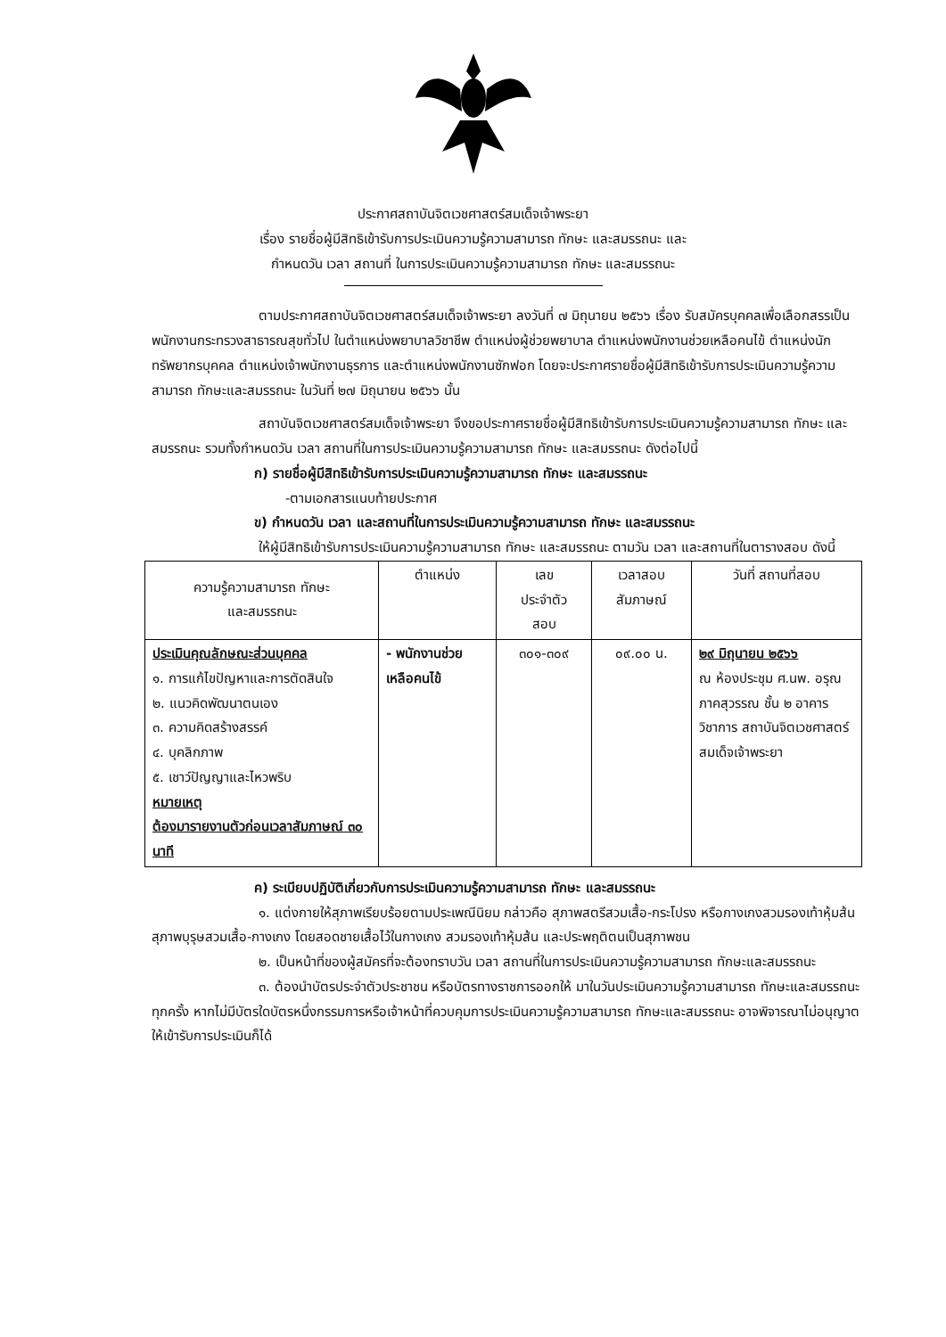ประกาศสถาบันจิตเวชศาสตร์สมเด็จเจ้าพระยา
เรื่อง รายชื่อผู้มีสิทธิเข้ารับการประเมินความรู้ความสามารถ ทักษะ และสมรรถนะ และ
กำหนดวัน เวลา สถานที่ ในการประเมินความรู้ความสามารถ ทักษะ และสมรรถนะ
ตามประกาศสถาบันจิตเวชศาสตร์สมเด็จเจ้าพระยา ลงวันที่ ๗ มิถุนายน ๒๕๖๖ เรื่อง รับสมัครบุคคลเพื่อเลือกสรรเป็นพนักงานกระทรวงสาธารณสุขทั่วไป ในตำแหน่งพยาบาลวิชาชีพ ตำแหน่งผู้ช่วยพยาบาล ตำแหน่งพนักงานช่วยเหลือคนไข้ ตำแหน่งนักทรัพยากรบุคคล ตำแหน่งเจ้าพนักงานธุรการ และตำแหน่งพนักงานซักฟอก โดยจะประกาศรายชื่อผู้มีสิทธิเข้ารับการประเมินความรู้ความสามารถ ทักษะและสมรรถนะ ในวันที่ ๒๗ มิถุนายน ๒๕๖๖ นั้น
สถาบันจิตเวชศาสตร์สมเด็จเจ้าพระยา จึงขอประกาศรายชื่อผู้มีสิทธิเข้ารับการประเมินความรู้ความสามารถ ทักษะ และสมรรถนะ รวมทั้งกำหนดวัน เวลา สถานที่ในการประเมินความรู้ความสามารถ ทักษะ และสมรรถนะ ดังต่อไปนี้
ก) รายชื่อผู้มีสิทธิเข้ารับการประเมินความรู้ความสามารถ ทักษะ และสมรรถนะ
-ตามเอกสารแนบท้ายประกาศ
ข) กำหนดวัน เวลา และสถานที่ในการประเมินความรู้ความสามารถ ทักษะ และสมรรถนะ
ให้ผู้มีสิทธิเข้ารับการประเมินความรู้ความสามารถ ทักษะ และสมรรถนะ ตามวัน เวลา และสถานที่ในตารางสอบ ดังนี้
| ความรู้ความสามารถ ทักษะ และสมรรถนะ | ตำแหน่ง | เลข ประจำตัว สอบ | เวลาสอบ สัมภาษณ์ | วันที่ สถานที่สอบ |
| --- | --- | --- | --- | --- |
| ประเมินคุณลักษณะส่วนบุคคล ๑. การแก้ไขปัญหาและการตัดสินใจ ๒. แนวคิดพัฒนาตนเอง ๓. ความคิดสร้างสรรค์ ๔. บุคลิกภาพ ๕. เชาว์ปัญญาและไหวพริบ หมายเหตุ ต้องมารายงานตัวก่อนเวลาสัมภาษณ์ ๓๐ นาที | - พนักงานช่วยเหลือคนไข้ | ๓๐๑-๓๐๙ | ๐๙.๐๐ น. | ๒๙ มิถุนายน ๒๕๖๖ ณ ห้องประชุม ศ.นพ. อรุณ ภาคสุวรรณ ชั้น ๒ อาคารวิชาการ สถาบันจิตเวชศาสตร์สมเด็จเจ้าพระยา |
ค) ระเบียบปฏิบัติเกี่ยวกับการประเมินความรู้ความสามารถ ทักษะ และสมรรถนะ
๑. แต่งกายให้สุภาพเรียบร้อยตามประเพณีนิยม กล่าวคือ สุภาพสตรีสวมเสื้อ-กระโปรง หรือกางเกงสวมรองเท้าหุ้มส้น สุภาพบุรุษสวมเสื้อ-กางเกง โดยสอดชายเสื้อไว้ในกางเกง สวมรองเท้าหุ้มส้น และประพฤติตนเป็นสุภาพชน
๒. เป็นหน้าที่ของผู้สมัครที่จะต้องทราบวัน เวลา สถานที่ในการประเมินความรู้ความสามารถ ทักษะและสมรรถนะ
๓. ต้องนำบัตรประจำตัวประชาชน หรือบัตรทางราชการออกให้ มาในวันประเมินความรู้ความสามารถ ทักษะและสมรรถนะ ทุกครั้ง หากไม่มีบัตรใดบัตรหนึ่งกรรมการหรือเจ้าหน้าที่ควบคุมการประเมินความรู้ความสามารถ ทักษะและสมรรถนะ อาจพิจารณาไม่อนุญาตให้เข้ารับการประเมินก็ได้